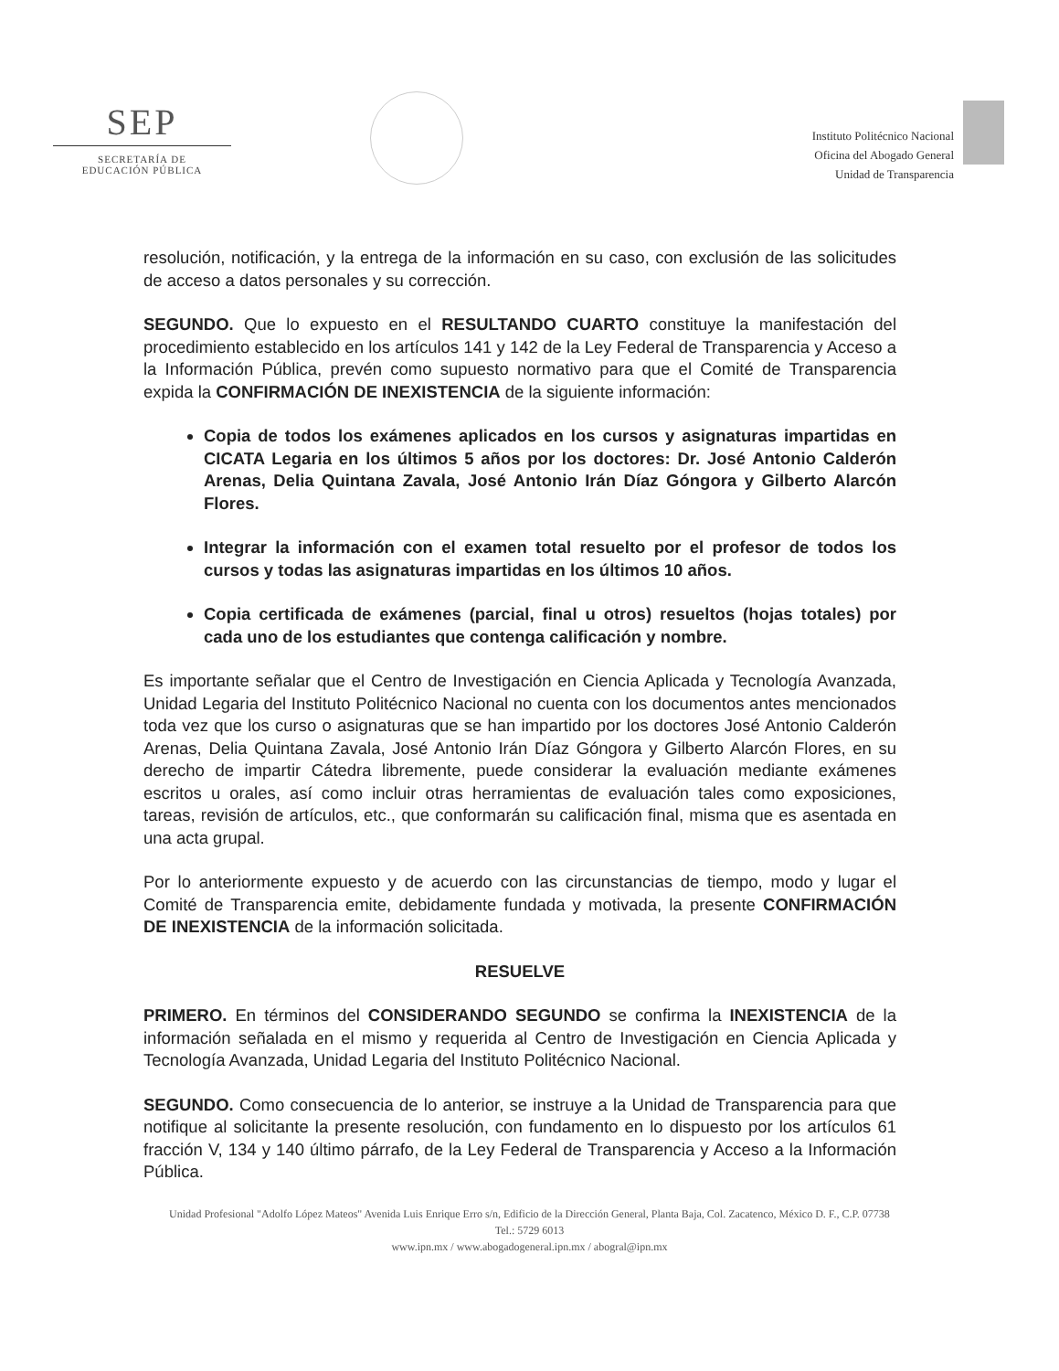SEP
SECRETARÍA DE
EDUCACIÓN PÚBLICA
Instituto Politécnico Nacional
Oficina del Abogado General
Unidad de Transparencia
resolución, notificación, y la entrega de la información en su caso, con exclusión de las solicitudes de acceso a datos personales y su corrección.
SEGUNDO. Que lo expuesto en el RESULTANDO CUARTO constituye la manifestación del procedimiento establecido en los artículos 141 y 142 de la Ley Federal de Transparencia y Acceso a la Información Pública, prevén como supuesto normativo para que el Comité de Transparencia expida la CONFIRMACIÓN DE INEXISTENCIA de la siguiente información:
Copia de todos los exámenes aplicados en los cursos y asignaturas impartidas en CICATA Legaria en los últimos 5 años por los doctores: Dr. José Antonio Calderón Arenas, Delia Quintana Zavala, José Antonio Irán Díaz Góngora y Gilberto Alarcón Flores.
Integrar la información con el examen total resuelto por el profesor de todos los cursos y todas las asignaturas impartidas en los últimos 10 años.
Copia certificada de exámenes (parcial, final u otros) resueltos (hojas totales) por cada uno de los estudiantes que contenga calificación y nombre.
Es importante señalar que el Centro de Investigación en Ciencia Aplicada y Tecnología Avanzada, Unidad Legaria del Instituto Politécnico Nacional no cuenta con los documentos antes mencionados toda vez que los curso o asignaturas que se han impartido por los doctores José Antonio Calderón Arenas, Delia Quintana Zavala, José Antonio Irán Díaz Góngora y Gilberto Alarcón Flores, en su derecho de impartir Cátedra libremente, puede considerar la evaluación mediante exámenes escritos u orales, así como incluir otras herramientas de evaluación tales como exposiciones, tareas, revisión de artículos, etc., que conformarán su calificación final, misma que es asentada en una acta grupal.
Por lo anteriormente expuesto y de acuerdo con las circunstancias de tiempo, modo y lugar el Comité de Transparencia emite, debidamente fundada y motivada, la presente CONFIRMACIÓN DE INEXISTENCIA de la información solicitada.
RESUELVE
PRIMERO. En términos del CONSIDERANDO SEGUNDO se confirma la INEXISTENCIA de la información señalada en el mismo y requerida al Centro de Investigación en Ciencia Aplicada y Tecnología Avanzada, Unidad Legaria del Instituto Politécnico Nacional.
SEGUNDO. Como consecuencia de lo anterior, se instruye a la Unidad de Transparencia para que notifique al solicitante la presente resolución, con fundamento en lo dispuesto por los artículos 61 fracción V, 134 y 140 último párrafo, de la Ley Federal de Transparencia y Acceso a la Información Pública.
Unidad Profesional "Adolfo López Mateos" Avenida Luis Enrique Erro s/n, Edificio de la Dirección General, Planta Baja, Col. Zacatenco, México D. F., C.P. 07738
Tel.: 5729 6013
www.ipn.mx / www.abogadogeneral.ipn.mx / abogral@ipn.mx